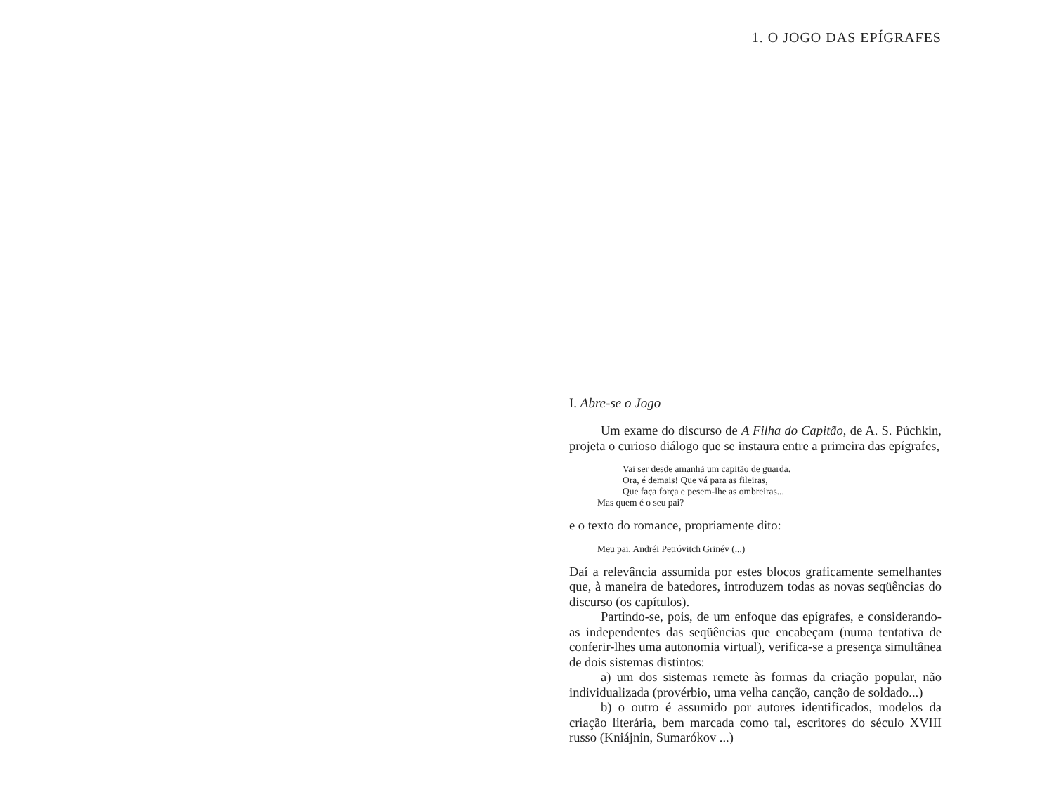1. O JOGO DAS EPÍGRAFES
I. Abre-se o Jogo
Um exame do discurso de A Filha do Capitão, de A. S. Púchkin, projeta o curioso diálogo que se instaura entre a primeira das epígrafes,
Vai ser desde amanhã um capitão de guarda.
Ora, é demais! Que vá para as fileiras,
Que faça força e pesem-lhe as ombreiras...
Mas quem é o seu pai?
e o texto do romance, propriamente dito:
Meu pai, Andréi Petróvitch Grinév (...)
Daí a relevância assumida por estes blocos graficamente semelhantes que, à maneira de batedores, introduzem todas as novas seqüências do discurso (os capítulos).
Partindo-se, pois, de um enfoque das epígrafes, e considerando-as independentes das seqüências que encabeçam (numa tentativa de conferir-lhes uma autonomia virtual), verifica-se a presença simultânea de dois sistemas distintos:
a) um dos sistemas remete às formas da criação popular, não individualizada (provérbio, uma velha canção, canção de soldado...)
b) o outro é assumido por autores identificados, modelos da criação literária, bem marcada como tal, escritores do século XVIII russo (Kniájnin, Sumarókov ...)